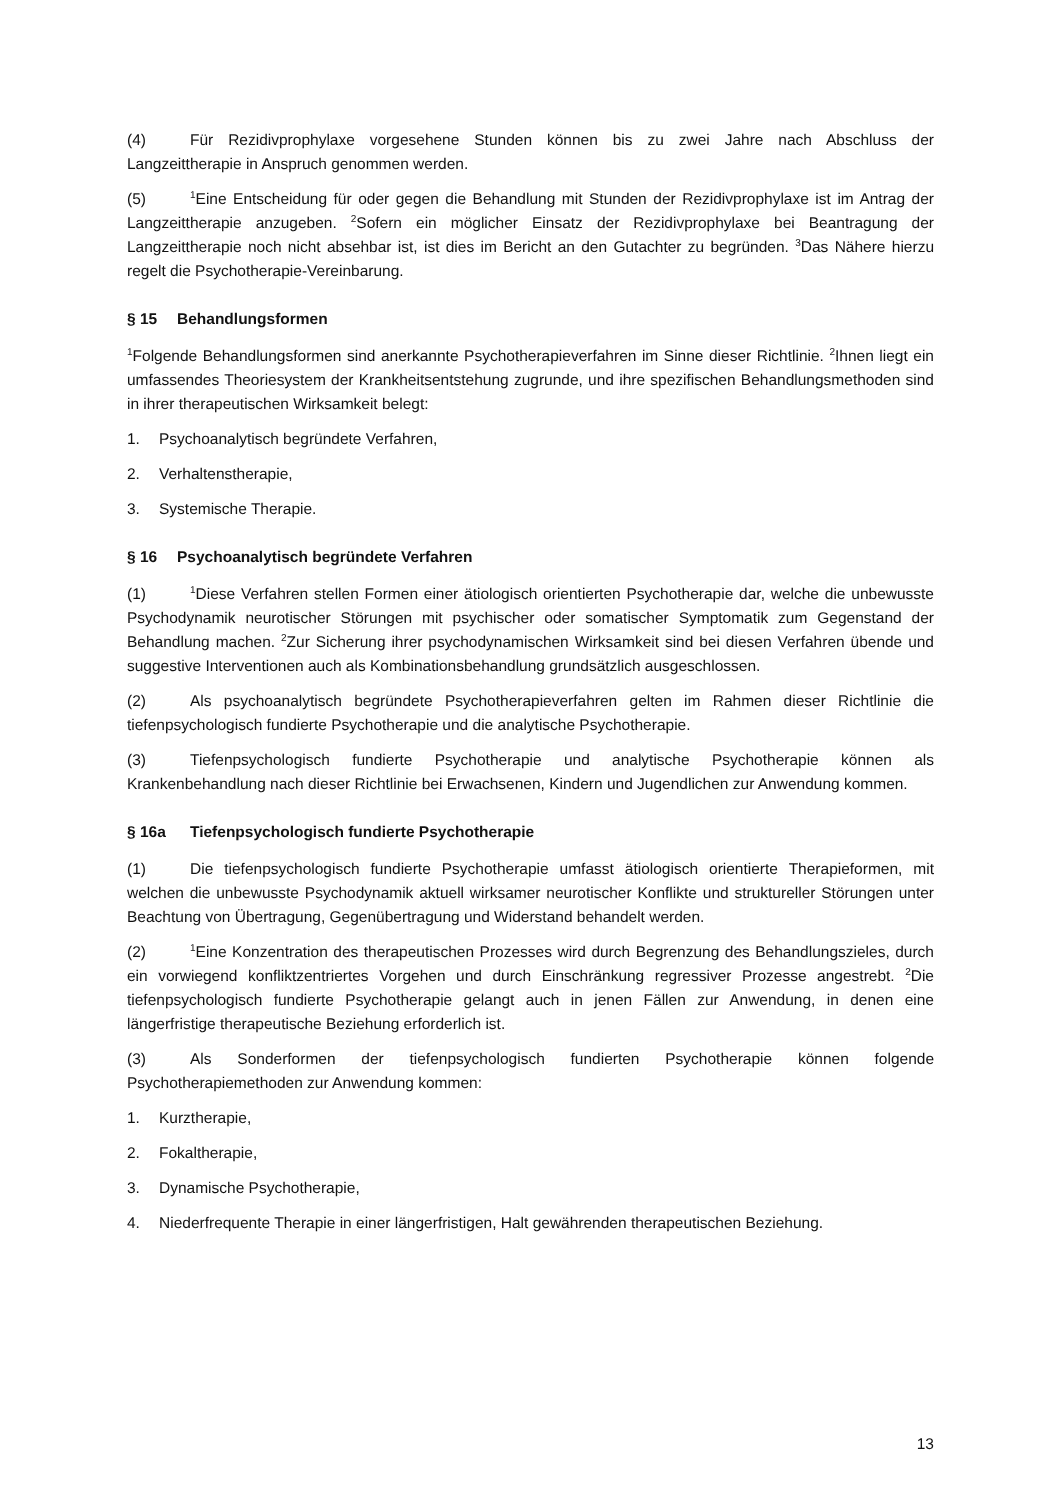(4) Für Rezidivprophylaxe vorgesehene Stunden können bis zu zwei Jahre nach Abschluss der Langzeittherapie in Anspruch genommen werden.
(5)<sup>1</sup>Eine Entscheidung für oder gegen die Behandlung mit Stunden der Rezidivprophylaxe ist im Antrag der Langzeittherapie anzugeben. <sup>2</sup>Sofern ein möglicher Einsatz der Rezidivprophylaxe bei Beantragung der Langzeittherapie noch nicht absehbar ist, ist dies im Bericht an den Gutachter zu begründen. <sup>3</sup>Das Nähere hierzu regelt die Psychotherapie-Vereinbarung.
§ 15 Behandlungsformen
<sup>1</sup> Folgende Behandlungsformen sind anerkannte Psychotherapieverfahren im Sinne dieser Richtlinie. <sup>2</sup>Ihnen liegt ein umfassendes Theoriesystem der Krankheitsentstehung zugrunde, und ihre spezifischen Behandlungsmethoden sind in ihrer therapeutischen Wirksamkeit belegt:
1. Psychoanalytisch begründete Verfahren,
2. Verhaltenstherapie,
3. Systemische Therapie.
§ 16 Psychoanalytisch begründete Verfahren
(1)<sup>1</sup>Diese Verfahren stellen Formen einer ätiologisch orientierten Psychotherapie dar, welche die unbewusste Psychodynamik neurotischer Störungen mit psychischer oder somatischer Symptomatik zum Gegenstand der Behandlung machen. <sup>2</sup>Zur Sicherung ihrer psychodynamischen Wirksamkeit sind bei diesen Verfahren übende und suggestive Interventionen auch als Kombinationsbehandlung grundsätzlich ausgeschlossen.
(2) Als psychoanalytisch begründete Psychotherapieverfahren gelten im Rahmen dieser Richtlinie die tiefenpsychologisch fundierte Psychotherapie und die analytische Psychotherapie.
(3) Tiefenpsychologisch fundierte Psychotherapie und analytische Psychotherapie können als Krankenbehandlung nach dieser Richtlinie bei Erwachsenen, Kindern und Jugendlichen zur Anwendung kommen.
§ 16a Tiefenpsychologisch fundierte Psychotherapie
(1) Die tiefenpsychologisch fundierte Psychotherapie umfasst ätiologisch orientierte Therapieformen, mit welchen die unbewusste Psychodynamik aktuell wirksamer neurotischer Konflikte und struktureller Störungen unter Beachtung von Übertragung, Gegenübertragung und Widerstand behandelt werden.
(2)<sup>1</sup>Eine Konzentration des therapeutischen Prozesses wird durch Begrenzung des Behandlungszieles, durch ein vorwiegend konfliktzentriertes Vorgehen und durch Einschränkung regressiver Prozesse angestrebt. <sup>2</sup>Die tiefenpsychologisch fundierte Psychotherapie gelangt auch in jenen Fällen zur Anwendung, in denen eine längerfristige therapeutische Beziehung erforderlich ist.
(3) Als Sonderformen der tiefenpsychologisch fundierten Psychotherapie können folgende Psychotherapiemethoden zur Anwendung kommen:
1. Kurztherapie,
2. Fokaltherapie,
3. Dynamische Psychotherapie,
4. Niederfrequente Therapie in einer längerfristigen, Halt gewährenden therapeutischen Beziehung.
13